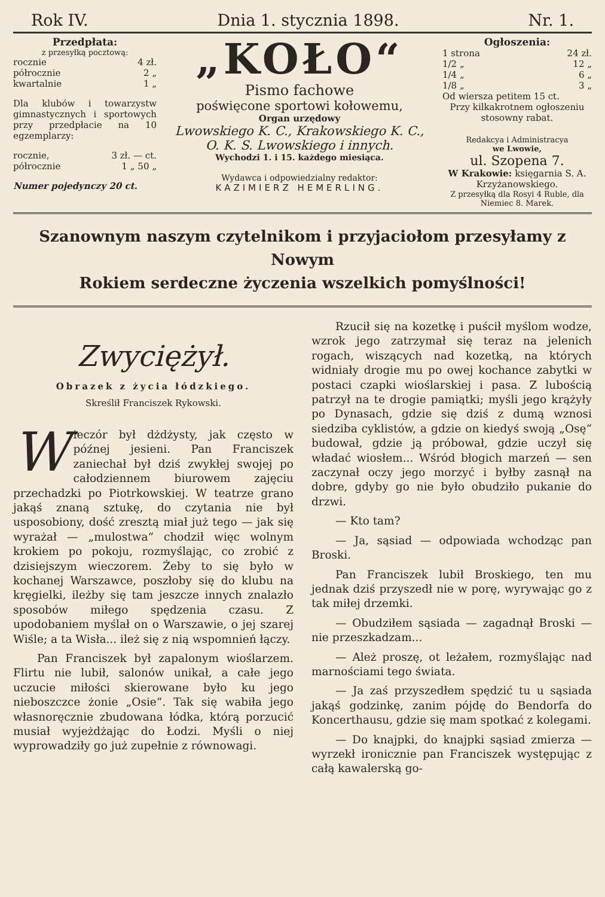Rok IV. Dnia 1. stycznia 1898. Nr. 1.
Przedpłata:
z przesyłką pocztową:
rocznie 4 zł.
półrocznie 2 „
kwartalnie 1 „
Dla klubów i towarzystw gimnastycznych i sportowych przy przedpłacie na 10 egzemplarzy:
rocznie, 3 zł. — ct.
półrocznie 1 „ 50 „
Numer pojedynczy 20 ct.
„KOŁO“
Pismo fachowe
poświęcone sportowi kołowemu,
Organ urzędowy
Lwowskiego K. C., Krakowskiego K. C.,
O. K. S. Lwowskiego i innych.
Wychodzi 1. i 15. każdego miesiąca.
Wydawca i odpowiedzialny redaktor:
KAZIMIERZ HEMERLING.
Ogłoszenia:
1 strona 24 zł.
1/2 „ 12 „
1/4 „ 6 „
1/8 „ 3 „
Od wiersza petitem 15 ct.
Przy kilkakrotnem ogłoszeniu stosowny rabat.
Redakcya i Administracya
we Lwowie,
ul. Szopena 7.
W Krakowie: księgarnia S. A. Krzyżanowskiego.
Z przesyłką dla Rosyi 4 Ruble, dla Niemiec 8. Marek.
Szanownym naszym czytelnikom i przyjaciołom przesyłamy z Nowym
Rokiem serdeczne życzenia wszelkich pomyślności!
Zwyciężył.
Obrazek z życia łódzkiego.
Skreślił Franciszek Rykowski.
Wieczór był dżdżysty, jak często w późnej jesieni. Pan Franciszek zaniechał był dziś zwykłej swojej po całodziennem biurowem zajęciu przechadzki po Piotrkowskiej. W teatrze grano jakąś znaną sztukę, do czytania nie był usposobiony, dość zresztą miał już tego — jak się wyrażał — „mulostwa“ chodził więc wolnym krokiem po pokoju, rozmyślając, co zrobić z dzisiejszym wieczorem. Żeby to się było w kochanej Warszawce, poszłoby się do klubu na kręgielki, ileżby się tam jeszcze innych znalazło sposobów miłego spędzenia czasu. Z upodobaniem myślał on o Warszawie, o jej szarej Wiśle; a ta Wisła... ileż się z nią wspomnień łączy.
Pan Franciszek był zapalonym wioślarzem. Flirtu nie lubił, salonów unikał, a całe jego uczucie miłości skierowane było ku jego nieboszczce żonie „Osie“. Tak się wabiła jego własnoręcznie zbudowana łódka, którą porzucić musiał wyjeżdżając do Łodzi. Myśli o niej wyprowadziły go już zupełnie z równowagi.
Rzucił się na kozetkę i puścił myślom wodze, wzrok jego zatrzymał się teraz na jelenich rogach, wiszących nad kozetką, na których widniały drogie mu po owej kochance zabytki w postaci czapki wioślarskiej i pasa. Z lubością patrzył na te drogie pamiątki; myśli jego krążyły po Dynasach, gdzie się dziś z dumą wznosi siedziba cyklistów, a gdzie on kiedyś swoją „Osę“ budował, gdzie ją próbował, gdzie uczył się władać wiosłem... Wśród błogich marzeń — sen zaczynał oczy jego morzyć i byłby zasnął na dobre, gdyby go nie było obudziło pukanie do drzwi.
— Kto tam?
— Ja, sąsiad — odpowiada wchodząc pan Broski.
Pan Franciszek lubił Broskiego, ten mu jednak dziś przyszedł nie w porę, wyrywając go z tak miłej drzemki.
— Obudziłem sąsiada — zagadnął Broski — nie przeszkadzam...
— Ależ proszę, ot leżałem, rozmyślając nad marnościami tego świata.
— Ja zaś przyszedłem spędzić tu u sąsiada jakąś godzinkę, zanim pójdę do Bendorfa do Koncerthausu, gdzie się mam spotkać z kolegami.
— Do knajpki, do knajpki sąsiad zmierza — wyrzekł ironicznie pan Franciszek występując z całą kawalerską go-